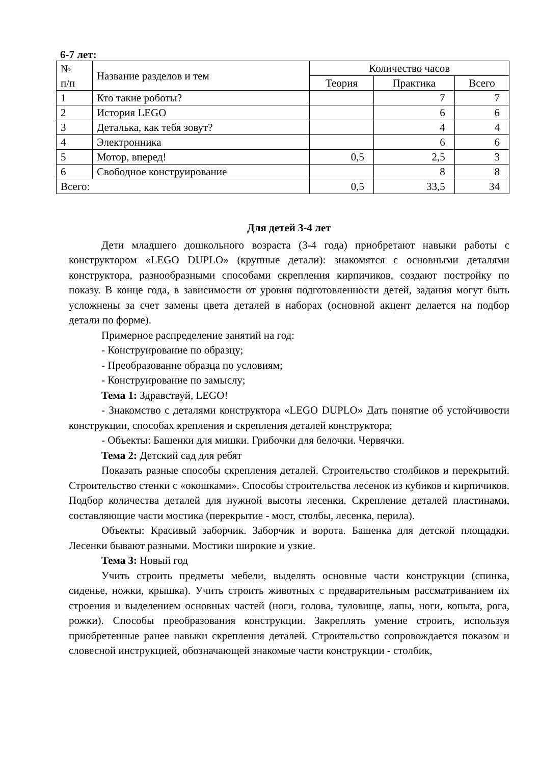6-7 лет:
| № п/п | Название разделов и тем | Количество часов | | |
| --- | --- | --- | --- | --- |
| | | Теория | Практика | Всего |
| 1 | Кто такие роботы? | | 7 | 7 |
| 2 | История LEGO | | 6 | 6 |
| 3 | Деталька, как тебя зовут? | | 4 | 4 |
| 4 | Электронника | | 6 | 6 |
| 5 | Мотор, вперед! | 0,5 | 2,5 | 3 |
| 6 | Свободное конструирование | | 8 | 8 |
| Всего: | | 0,5 | 33,5 | 34 |
Для детей 3-4 лет
Дети младшего дошкольного возраста (3-4 года) приобретают навыки работы с конструктором «LEGO DUPLO» (крупные детали): знакомятся с основными деталями конструктора, разнообразными способами скрепления кирпичиков, создают постройку по показу. В конце года, в зависимости от уровня подготовленности детей, задания могут быть усложнены за счет замены цвета деталей в наборах (основной акцент делается на подбор детали по форме).
Примерное распределение занятий на год:
- Конструирование по образцу;
- Преобразование образца по условиям;
- Конструирование по замыслу;
Тема 1: Здравствуй, LEGO!
- Знакомство с деталями конструктора «LEGO DUPLO» Дать понятие об устойчивости конструкции, способах крепления и скрепления деталей конструктора;
- Объекты: Башенки для мишки. Грибочки для белочки. Червячки.
Тема 2: Детский сад для ребят
Показать разные способы скрепления деталей. Строительство столбиков и перекрытий. Строительство стенки с «окошками». Способы строительства лесенок из кубиков и кирпичиков. Подбор количества деталей для нужной высоты лесенки. Скрепление деталей пластинами, составляющие части мостика (перекрытие - мост, столбы, лесенка, перила).
Объекты: Красивый заборчик. Заборчик и ворота. Башенка для детской площадки. Лесенки бывают разными. Мостики широкие и узкие.
Тема 3: Новый год
Учить строить предметы мебели, выделять основные части конструкции (спинка, сиденье, ножки, крышка). Учить строить животных с предварительным рассматриванием их строения и выделением основных частей (ноги, голова, туловище, лапы, ноги, копыта, рога, рожки). Способы преобразования конструкции. Закреплять умение строить, используя приобретенные ранее навыки скрепления деталей. Строительство сопровождается показом и словесной инструкцией, обозначающей знакомые части конструкции - столбик,